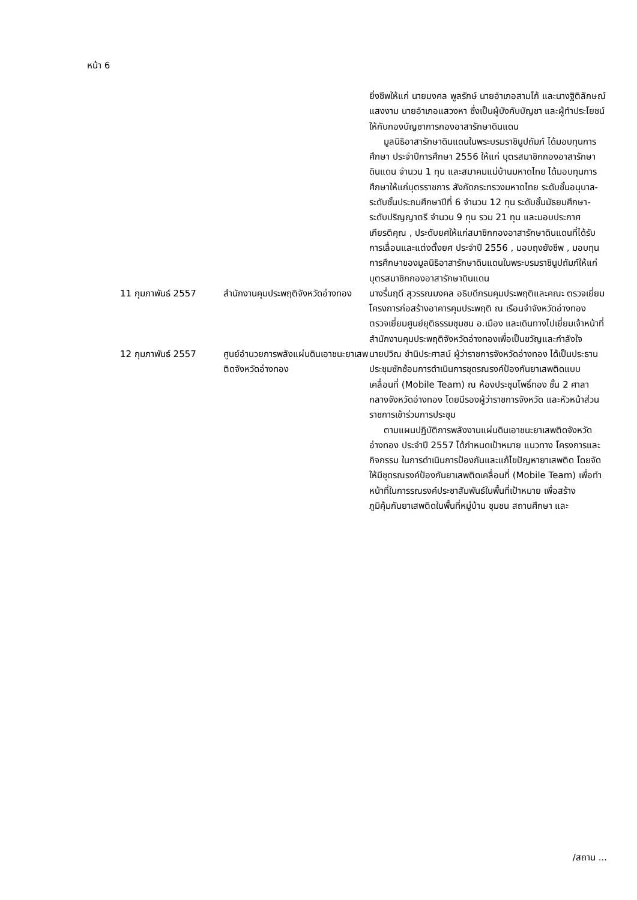หน้า 6
| | | ยิ่งชีพให้แก่ นายมงคล พูลรักษ์ นายอำเภอสามโก้ และนางฐิติลักษณ์ แสงงาม นายอำเภอแสวงหา ซึ่งเป็นผู้บังคับบัญชา และผู้ทำประโยชน์ให้กับกองบัญชาการกองอาสารักษาดินแดน มูลนิธิอาสารักษาดินแดนในพระบรมราชินูปถัมภ์ ได้มอบทุนการศึกษา ประจำปีการศึกษา 2556 ให้แก่ บุตรสมาชิกกองอาสารักษาดินแดน จำนวน 1 ทุน และสมาคมแม่บ้านมหาดไทย ได้มอบทุนการศึกษาให้แก่บุตรราชการ สังกัดกระทรวงมหาดไทย ระดับชั้นอนุบาล-ระดับชั้นประถมศึกษาปีที่ 6 จำนวน 12 ทุน ระดับชั้นมัธยมศึกษา-ระดับปริญญาตรี จำนวน 9 ทุน รวม 21 ทุน และมอบประกาศเกียรติคุณ , ประดับยศให้แก่สมาชิกกองอาสารักษาดินแดนที่ได้รับการเลื่อนและแต่งตั้งยศ ประจำปี 2556 , มอบถุงยังชีพ , มอบทุนการศึกษาของมูลนิธิอาสารักษาดินแดนในพระบรมราชินูปถัมภ์ให้แก่บุตรสมาชิกกองอาสารักษาดินแดน |
| 11 กุมภาพันธ์ 2557 | สำนักงานคุมประพฤติจังหวัดอ่างทอง | นางรื่นฤดี สุวรรณมงคล อธิบดีกรมคุมประพฤติและคณะ ตรวจเยี่ยมโครงการก่อสร้างอาคารคุมประพฤติ ณ เรือนจำจังหวัดอ่างทอง ตรวจเยี่ยมศูนย์ยุติธรรมชุมชน อ.เมือง และเดินทางไปเยี่ยมเจ้าหน้าที่สำนักงานคุมประพฤติจังหวัดอ่างทองเพื่อเป็นขวัญและกำลังใจ |
| 12 กุมภาพันธ์ 2557 | ศูนย์อำนวยการพลังแผ่นดินเอาชนะยาเสพติดจังหวัดอ่างทอง | นายปวิณ ชำนิประศาสน์ ผู้ว่าราชการจังหวัดอ่างทอง ได้เป็นประธานประชุมซักซ้อมการดำเนินการชุดรณรงค์ป้องกันยาเสพติดแบบเคลื่อนที่ (Mobile Team) ณ ห้องประชุมโพธิ์ทอง ชั้น 2 ศาลากลางจังหวัดอ่างทอง โดยมีรองผู้ว่าราชการจังหวัด และหัวหน้าส่วนราชการเข้าร่วมการประชุม ตามแผนปฏิบัติการพลังงานแผ่นดินเอาชนะยาเสพติดจังหวัดอ่างทอง ประจำปี 2557 ได้กำหนดเป้าหมาย แนวทาง โครงการและกิจกรรม ในการดำเนินการป้องกันและแก้ไขปัญหายาเสพติด โดยจัดให้มีชุดรณรงค์ป้องกันยาเสพติดเคลื่อนที่ (Mobile Team) เพื่อทำหน้าที่ในการรณรงค์ประชาสัมพันธ์ในพื้นที่เป้าหมาย เพื่อสร้างภูมิคุ้มกันยาเสพติดในพื้นที่หมู่บ้าน ชุมชน สถานศึกษา และ |
/สถาน ...